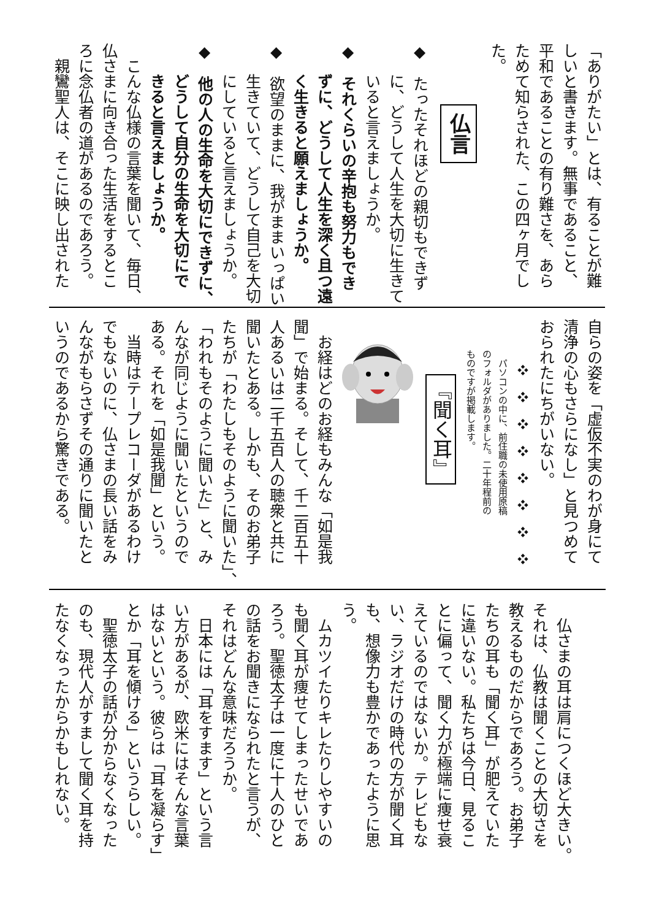「ありがたい」とは、有ることが難
しいと書きます。無事であること、
平和であることの有り難さを、あら
ためて知らされた、この四ヶ月でし
た。
仏言
◆　たったそれほどの親切もできず
　　に、どうして人生を大切に生きて
　　いると言えましょうか。
◆　それくらいの辛抱も努力もでき
　　ずに、どうして人生を深く且つ遠
　　く生きると願えましょうか。
◆　欲望のままに、我がままいっぱい
　　生きていて、どうして自己を大切
　　にしていると言えましょうか。
◆　他の人の生命を大切にできずに、
　　どうして自分の生命を大切にで
　　きると言えましょうか。
　こんな仏様の言葉を聞いて、毎日、
仏さまに向き合った生活をするとこ
ろに念仏者の道があるのであろう。
　親鸞聖人は、そこに映し出された
自らの姿を「虚仮不実のわが身にて
清浄の心もさらになし」と見つめて
おられたにちがいない。
　❖❖❖❖❖❖❖❖
　パソコンの中に、前住職の未使用原稿
のフォルダがありました。二十年程前の
ものですが掲載します。
『聞く耳』
　お経はどのお経もみんな「如是我
聞」で始まる。そして、千二百五十
人あるいは二千五百人の聴衆と共に
聞いたとある。しかも、そのお弟子
たちが「わたしもそのように聞いた」、
「われもそのように聞いた」と、み
んなが同じように聞いたというので
ある。それを「如是我聞」という。
　当時はテープレコーダがあるわけ
でもないのに、仏さまの長い話をみ
んながもらさずその通りに聞いたと
いうのであるから驚きである。
　仏さまの耳は肩につくほど大きい。
それは、仏教は聞くことの大切さを
教えるものだからであろう。お弟子
たちの耳も「聞く耳」が肥えていた
に違いない。私たちは今日、見るこ
とに偏って、聞く力が極端に痩せ衰
えているのではないか。テレビもな
い、ラジオだけの時代の方が聞く耳
も、想像力も豊かであったように思
う。
　ムカツイたりキレたりしやすいの
も聞く耳が痩せてしまったせいであ
ろう。聖徳太子は一度に十人のひと
の話をお聞きになられたと言うが、
それはどんな意味だろうか。
　日本には「耳をすます」という言
い方があるが、欧米にはそんな言葉
はないという。彼らは「耳を凝らす」
とか「耳を傾ける」というらしい。
　聖徳太子の話が分からなくなった
のも、現代人がすまして聞く耳を持
たなくなったからかもしれない。